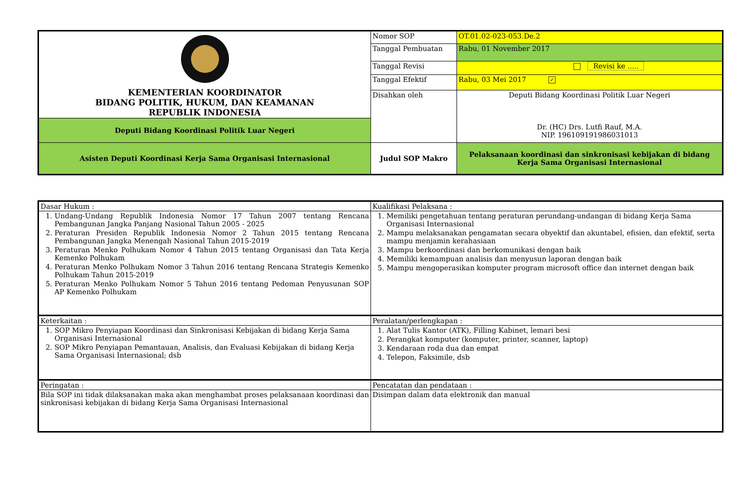| KEMENTERIAN KOORDINATOR BIDANG POLITIK, HUKUM, DAN KEAMANAN REPUBLIK INDONESIA | Nomor SOP | OT.01.02-023-053.De.2 |
| | Tanggal Pembuatan | Rabu, 01 November 2017 |
| | Tanggal Revisi | Revisi ke ..... |
| | Tanggal Efektif | Rabu, 03 Mei 2017 ✓ |
| | Disahkan oleh | Deputi Bidang Koordinasi Politik Luar Negeri Dr. (HC) Drs. Lutfi Rauf, M.A. NIP. 196109191986031013 |
| Deputi Bidang Koordinasi Politik Luar Negeri | | |
| Asisten Deputi Koordinasi Kerja Sama Organisasi Internasional | Judul SOP Makro | Pelaksanaan koordinasi dan sinkronisasi kebijakan di bidang Kerja Sama Organisasi Internasional |
| Dasar Hukum : | Kualifikasi Pelaksana : |
| 1. Undang-Undang Republik Indonesia Nomor 17 Tahun 2007 tentang Rencana Pembangunan Jangka Panjang Nasional Tahun 2005 - 2025 2. Peraturan Presiden Republik Indonesia Nomor 2 Tahun 2015 tentang Rencana Pembangunan Jangka Menengah Nasional Tahun 2015-2019 3. Peraturan Menko Polhukam Nomor 4 Tahun 2015 tentang Organisasi dan Tata Kerja Kemenko Polhukam 4. Peraturan Menko Polhukam Nomor 3 Tahun 2016 tentang Rencana Strategis Kemenko Polhukam Tahun 2015-2019 5. Peraturan Menko Polhukam Nomor 5 Tahun 2016 tentang Pedoman Penyusunan SOP AP Kemenko Polhukam | 1. Memiliki pengetahuan tentang peraturan perundang-undangan di bidang Kerja Sama Organisasi Internasional 2. Mampu melaksanakan pengamatan secara obyektif dan akuntabel, efisien, dan efektif, serta mampu menjamin kerahasiaan 3. Mampu berkoordinasi dan berkomunikasi dengan baik 4. Memiliki kemampuan analisis dan menyusun laporan dengan baik 5. Mampu mengoperasikan komputer program microsoft office dan internet dengan baik |
| Keterkaitan : | Peralatan/perlengkapan : |
| 1. SOP Mikro Penyiapan Koordinasi dan Sinkronisasi Kebijakan di bidang Kerja Sama Organisasi Internasional 2. SOP Mikro Penyiapan Pemantauan, Analisis, dan Evaluasi Kebijakan di bidang Kerja Sama Organisasi Internasional; dsb | 1. Alat Tulis Kantor (ATK), Filling Kabinet, lemari besi 2. Perangkat komputer (komputer, printer, scanner, laptop) 3. Kendaraan roda dua dan empat 4. Telepon, Faksimile, dsb |
| Peringatan : | Pencatatan dan pendataan : |
| Bila SOP ini tidak dilaksanakan maka akan menghambat proses pelaksanaan koordinasi dan sinkronisasi kebijakan di bidang Kerja Sama Organisasi Internasional | Disimpan dalam data elektronik dan manual |